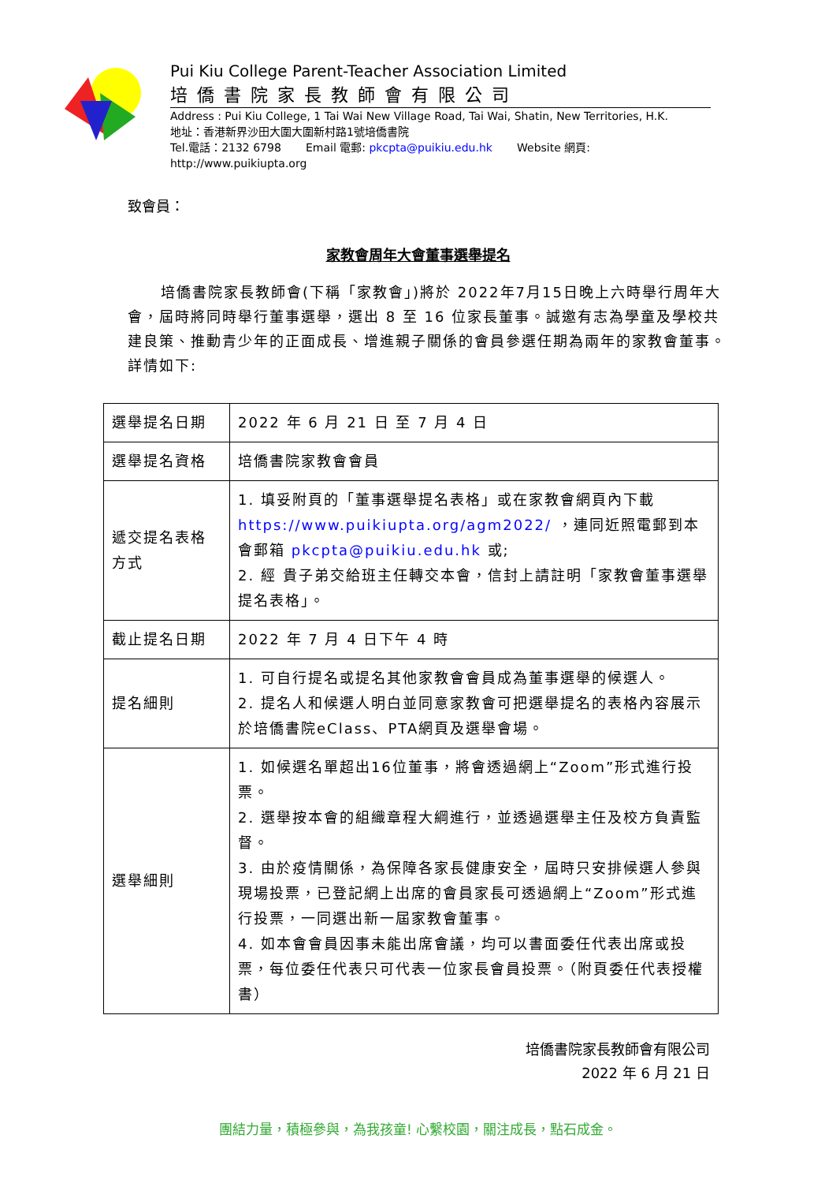Pui Kiu College Parent-Teacher Association Limited
培僑書院家長教師會有限公司
Address : Pui Kiu College, 1 Tai Wai New Village Road, Tai Wai, Shatin, New Territories, H.K.
地址：香港新界沙田大圍大圍新村路1號培僑書院
Tel.電話：2132 6798 Email 電郵: pkcpta@puikiu.edu.hk Website 網頁: http://www.puikiupta.org
致會員：
家教會周年大會董事選舉提名
培僑書院家長教師會(下稱「家教會」)將於 2022年7月15日晚上六時舉行周年大會，屆時將同時舉行董事選舉，選出 8 至 16 位家長董事。誠邀有志為學童及學校共建良策、推動青少年的正面成長、增進親子關係的會員參選任期為兩年的家教會董事。詳情如下:
| 選舉提名日期 | 2022 年 6 月 21 日 至 7 月 4 日 |
| 選舉提名資格 | 培僑書院家教會會員 |
| 遞交提名表格方式 | 1. 填妥附頁的「董事選舉提名表格」或在家教會網頁內下載 https://www.puikiupta.org/agm2022/ ，連同近照電郵到本會郵箱 pkcpta@puikiu.edu.hk 或; 2. 經 貴子弟交給班主任轉交本會，信封上請註明「家教會董事選舉提名表格」。 |
| 截止提名日期 | 2022 年 7 月 4 日下午 4 時 |
| 提名細則 | 1. 可自行提名或提名其他家教會會員成為董事選舉的候選人。 2. 提名人和候選人明白並同意家教會可把選舉提名的表格內容展示於培僑書院eClass、PTA網頁及選舉會場。 |
| 選舉細則 | 1. 如候選名單超出16位董事，將會透過網上“Zoom”形式進行投票。 2. 選舉按本會的組織章程大綱進行，並透過選舉主任及校方負責監督。 3. 由於疫情關係，為保障各家長健康安全，屆時只安排候選人參與現場投票，已登記網上出席的會員家長可透過網上“Zoom”形式進行投票，一同選出新一屆家教會董事。 4. 如本會會員因事未能出席會議，均可以書面委任代表出席或投票，每位委任代表只可代表一位家長會員投票。（附頁委任代表授權書） |
培僑書院家長教師會有限公司
2022 年 6 月 21 日
團結力量，積極參與，為我孩童! 心繫校園，關注成長，點石成金。